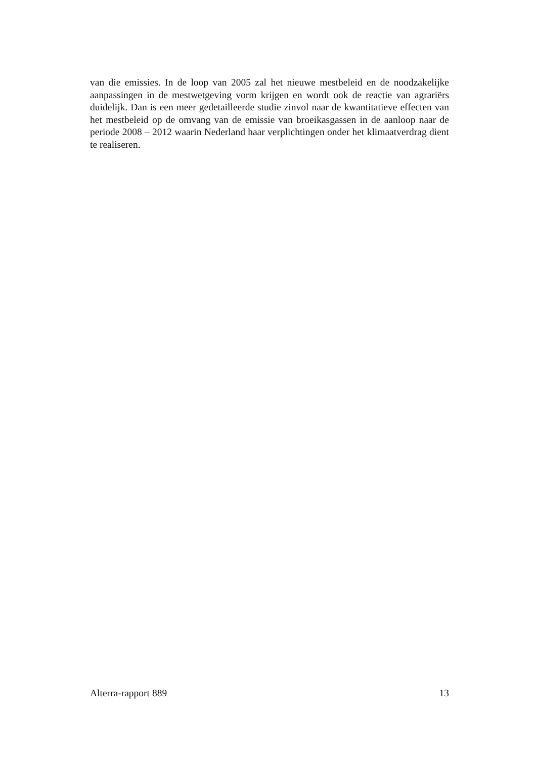van die emissies. In de loop van 2005 zal het nieuwe mestbeleid en de noodzakelijke aanpassingen in de mestwetgeving vorm krijgen en wordt ook de reactie van agrariërs duidelijk. Dan is een meer gedetailleerde studie zinvol naar de kwantitatieve effecten van het mestbeleid op de omvang van de emissie van broeikasgassen in de aanloop naar de periode 2008 – 2012 waarin Nederland haar verplichtingen onder het klimaatverdrag dient te realiseren.
Alterra-rapport 889 13